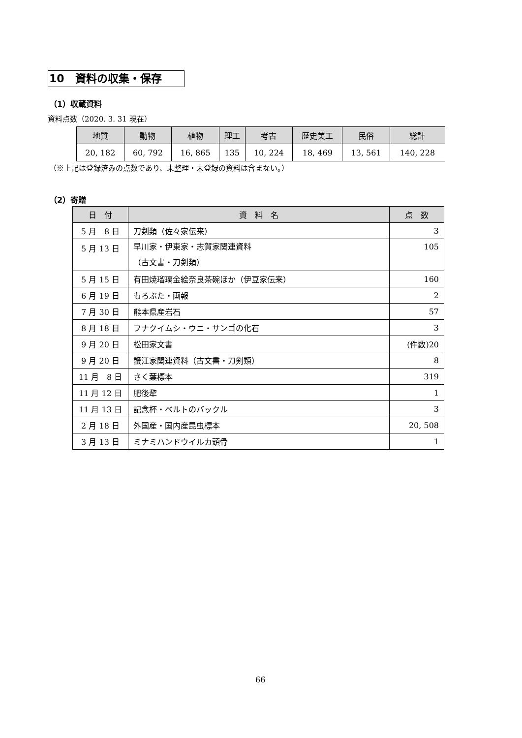10　資料の収集・保存
（1）収蔵資料
資料点数（2020. 3. 31 現在）
| 地質 | 動物 | 植物 | 理工 | 考古 | 歴史美工 | 民俗 | 総計 |
| --- | --- | --- | --- | --- | --- | --- | --- |
| 20, 182 | 60, 792 | 16, 865 | 135 | 10, 224 | 18, 469 | 13, 561 | 140, 228 |
（※上記は登録済みの点数であり、未整理・未登録の資料は含まない。）
（2）寄贈
| 日 付 | 資 料 名 | 点 数 |
| --- | --- | --- |
| 5 月 8 日 | 刀剣類（佐々家伝来） | 3 |
| 5 月 13 日 | 早川家・伊東家・志賀家関連資料 （古文書・刀剣類） | 105 |
| 5 月 15 日 | 有田焼瑠璃金絵奈良茶碗ほか（伊豆家伝来） | 160 |
| 6 月 19 日 | もろぶた・画報 | 2 |
| 7 月 30 日 | 熊本県産岩石 | 57 |
| 8 月 18 日 | フナクイムシ・ウニ・サンゴの化石 | 3 |
| 9 月 20 日 | 松田家文書 | (件数)20 |
| 9 月 20 日 | 蟹江家関連資料（古文書・刀剣類） | 8 |
| 11 月 8 日 | さく葉標本 | 319 |
| 11 月 12 日 | 肥後犂 | 1 |
| 11 月 13 日 | 記念杯・ベルトのバックル | 3 |
| 2 月 18 日 | 外国産・国内産昆虫標本 | 20, 508 |
| 3 月 13 日 | ミナミハンドウイルカ頭骨 | 1 |
66